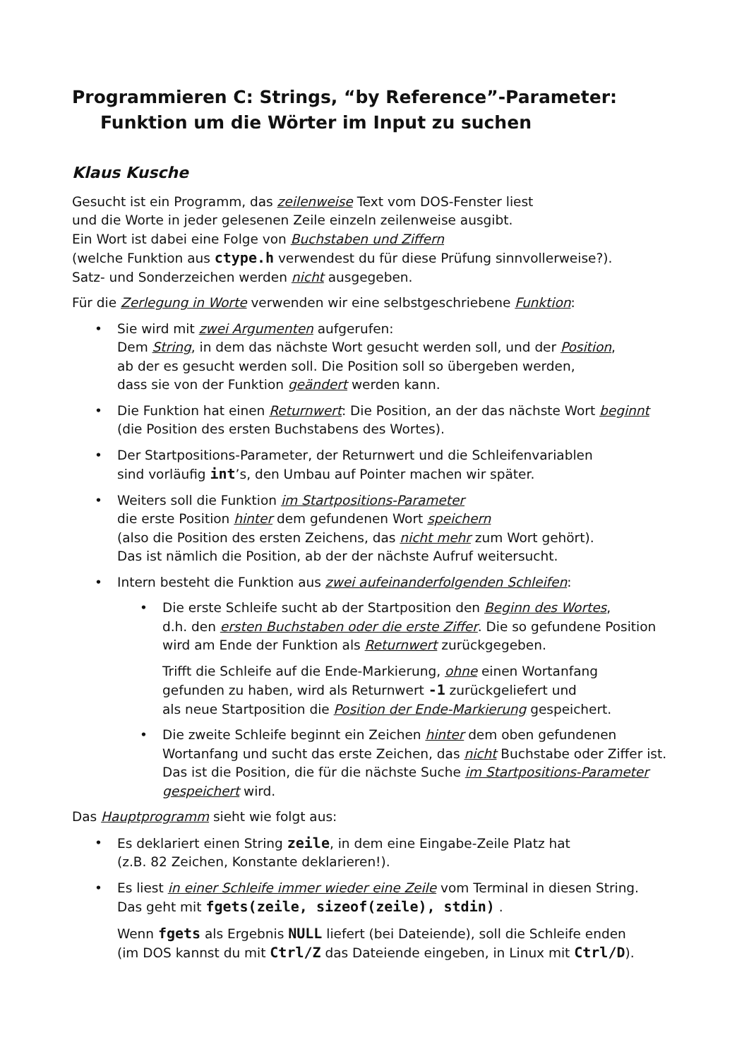Programmieren C: Strings, “by Reference”-Parameter:
Funktion um die Wörter im Input zu suchen
Klaus Kusche
Gesucht ist ein Programm, das zeilenweise Text vom DOS-Fenster liest
und die Worte in jeder gelesenen Zeile einzeln zeilenweise ausgibt.
Ein Wort ist dabei eine Folge von Buchstaben und Ziffern
(welche Funktion aus ctype.h verwendest du für diese Prüfung sinnvollerweise?).
Satz- und Sonderzeichen werden nicht ausgegeben.
Für die Zerlegung in Worte verwenden wir eine selbstgeschriebene Funktion:
• Sie wird mit zwei Argumenten aufgerufen:
Dem String, in dem das nächste Wort gesucht werden soll, und der Position,
ab der es gesucht werden soll. Die Position soll so übergeben werden,
dass sie von der Funktion geändert werden kann.
• Die Funktion hat einen Returnwert: Die Position, an der das nächste Wort beginnt
(die Position des ersten Buchstabens des Wortes).
• Der Startpositions-Parameter, der Returnwert und die Schleifenvariablen
sind vorläufig int’s, den Umbau auf Pointer machen wir später.
• Weiters soll die Funktion im Startpositions-Parameter
die erste Position hinter dem gefundenen Wort speichern
(also die Position des ersten Zeichens, das nicht mehr zum Wort gehört).
Das ist nämlich die Position, ab der der nächste Aufruf weitersucht.
• Intern besteht die Funktion aus zwei aufeinanderfolgenden Schleifen:
• Die erste Schleife sucht ab der Startposition den Beginn des Wortes,
d.h. den ersten Buchstaben oder die erste Ziffer. Die so gefundene Position
wird am Ende der Funktion als Returnwert zurückgegeben.
Trifft die Schleife auf die Ende-Markierung, ohne einen Wortanfang
gefunden zu haben, wird als Returnwert -1 zurückgeliefert und
als neue Startposition die Position der Ende-Markierung gespeichert.
• Die zweite Schleife beginnt ein Zeichen hinter dem oben gefundenen
Wortanfang und sucht das erste Zeichen, das nicht Buchstabe oder Ziffer ist.
Das ist die Position, die für die nächste Suche im Startpositions-Parameter gespeichert wird.
Das Hauptprogramm sieht wie folgt aus:
• Es deklariert einen String zeile, in dem eine Eingabe-Zeile Platz hat
(z.B. 82 Zeichen, Konstante deklarieren!).
• Es liest in einer Schleife immer wieder eine Zeile vom Terminal in diesen String.
Das geht mit fgets(zeile, sizeof(zeile), stdin) .
Wenn fgets als Ergebnis NULL liefert (bei Dateiende), soll die Schleife enden
(im DOS kannst du mit Ctrl/Z das Dateiende eingeben, in Linux mit Ctrl/D).